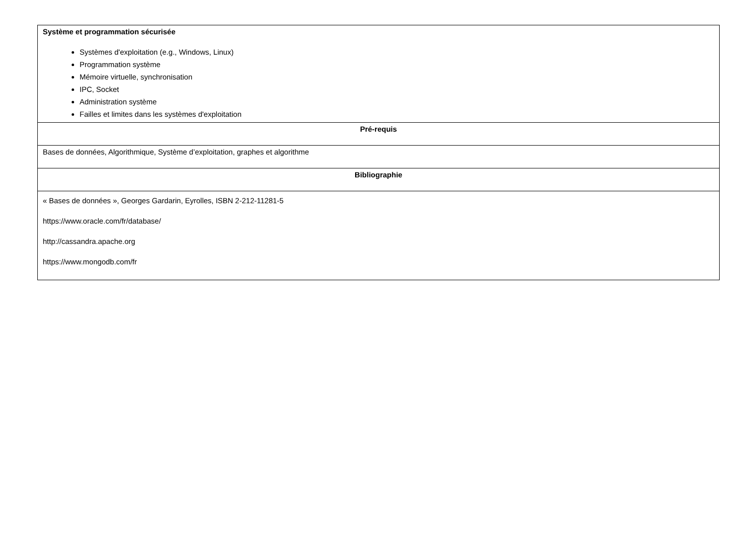| Système et programmation sécurisée Systèmes d'exploitation (e.g., Windows, Linux) Programmation système Mémoire virtuelle, synchronisation IPC, Socket Administration système Failles et limites dans les systèmes d'exploitation |
| Pré-requis |
| Bases de données, Algorithmique, Système d’exploitation, graphes et algorithme |
| Bibliographie |
| « Bases de données », Georges Gardarin, Eyrolles, ISBN 2-212-11281-5 https://www.oracle.com/fr/database/ http://cassandra.apache.org https://www.mongodb.com/fr |